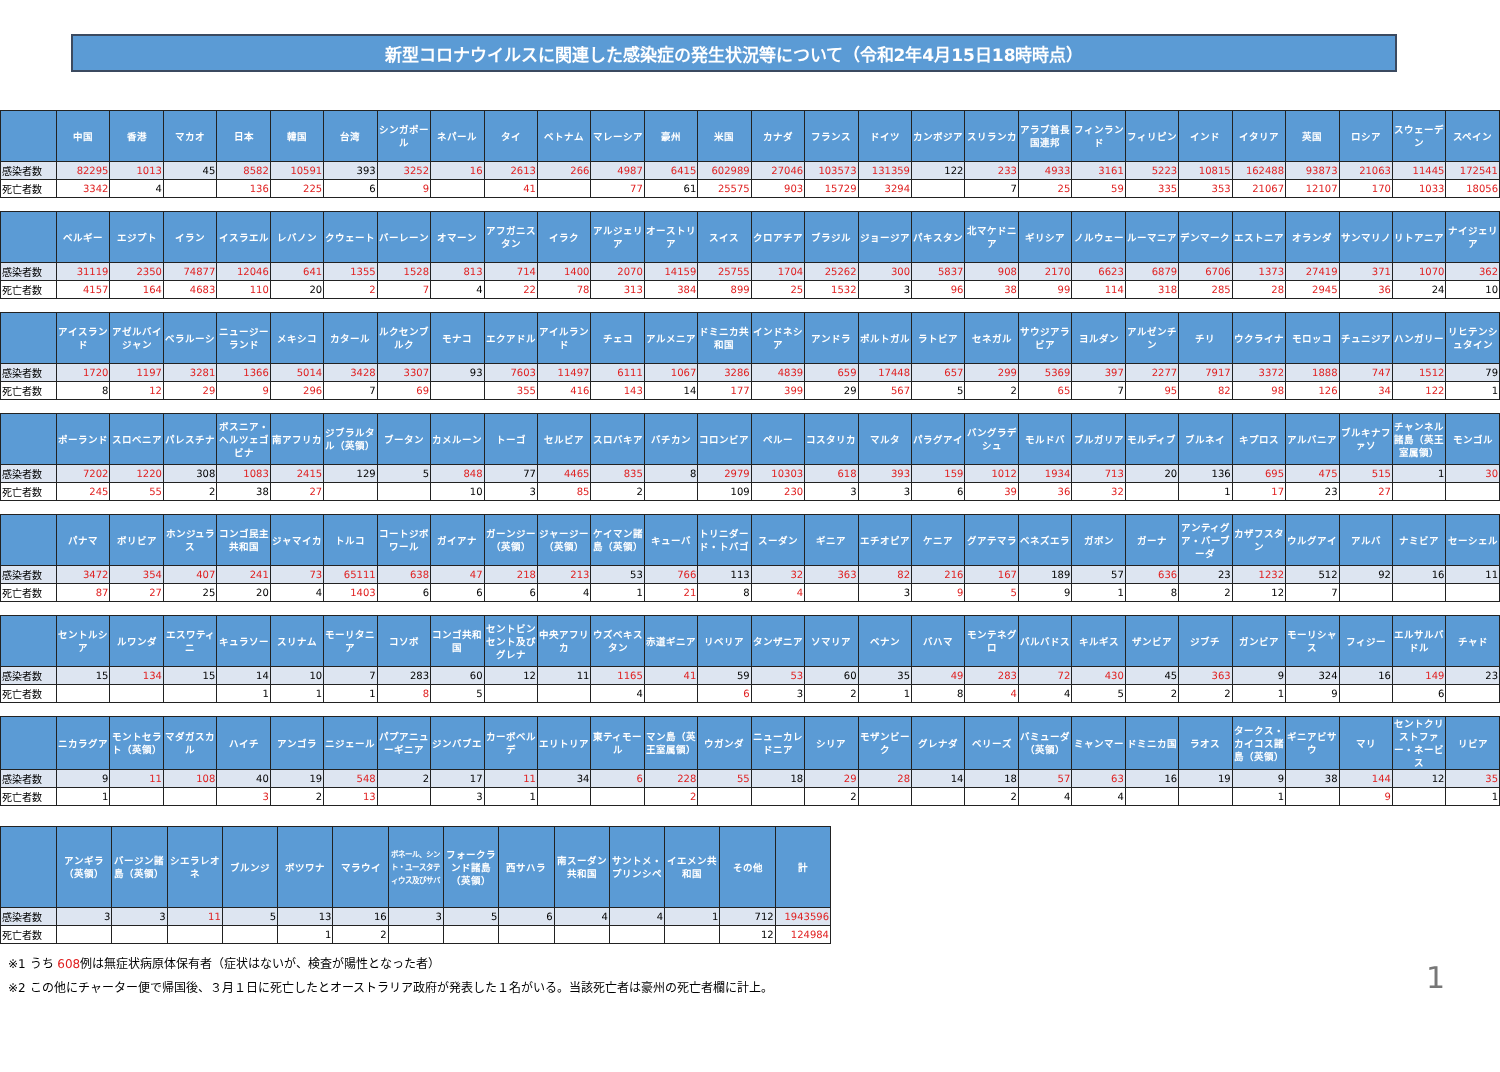新型コロナウイルスに関連した感染症の発生状況等について（令和2年4月15日18時時点）
| | 中国 | 香港 | マカオ | 日本 | 韓国 | 台湾 | シンガポール | ネパール | タイ | ベトナム | マレーシア | 豪州 | 米国 | カナダ | フランス | ドイツ | カンボジア | スリランカ | アラブ首長国連邦 | フィンランド | フィリピン | インド | イタリア | 英国 | ロシア | スウェーデン | スペイン |
| --- | --- | --- | --- | --- | --- | --- | --- | --- | --- | --- | --- | --- | --- | --- | --- | --- | --- | --- | --- | --- | --- | --- | --- | --- | --- | --- | --- |
| 感染者数 | 82295 | 1013 | 45 | 8582 | 10591 | 393 | 3252 | 16 | 2613 | 266 | 4987 | 6415 | 602989 | 27046 | 103573 | 131359 | 122 | 233 | 4933 | 3161 | 5223 | 10815 | 162488 | 93873 | 21063 | 11445 | 172541 |
| 死亡者数 | 3342 | 4 | | 136 | 225 | 6 | 9 | | 41 | | 77 | 61 | 25575 | 903 | 15729 | 3294 | | 7 | 25 | 59 | 335 | 353 | 21067 | 12107 | 170 | 1033 | 18056 |
| | ベルギー | エジプト | イラン | イスラエル | レバノン | クウェート | バーレーン | オマーン | アフガニスタン | イラク | アルジェリア | オーストリア | スイス | クロアチア | ブラジル | ジョージア | パキスタン | 北マケドニア | ギリシア | ノルウェー | ルーマニア | デンマーク | エストニア | オランダ | サンマリノ | リトアニア | ナイジェリア |
| --- | --- | --- | --- | --- | --- | --- | --- | --- | --- | --- | --- | --- | --- | --- | --- | --- | --- | --- | --- | --- | --- | --- | --- | --- | --- | --- | --- |
| 感染者数 | 31119 | 2350 | 74877 | 12046 | 641 | 1355 | 1528 | 813 | 714 | 1400 | 2070 | 14159 | 25755 | 1704 | 25262 | 300 | 5837 | 908 | 2170 | 6623 | 6879 | 6706 | 1373 | 27419 | 371 | 1070 | 362 |
| 死亡者数 | 4157 | 164 | 4683 | 110 | 20 | 2 | 7 | 4 | 22 | 78 | 313 | 384 | 899 | 25 | 1532 | 3 | 96 | 38 | 99 | 114 | 318 | 285 | 28 | 2945 | 36 | 24 | 10 |
| | アイスランド | アゼルバイジャン | ベラルーシ | ニュージーランド | メキシコ | カタール | ルクセンブルク | モナコ | エクアドル | アイルランド | チェコ | アルメニア | ドミニカ共和国 | インドネシア | アンドラ | ポルトガル | ラトビア | セネガル | サウジアラビア | ヨルダン | アルゼンチン | チリ | ウクライナ | モロッコ | チュニジア | ハンガリー | リヒテンシュタイン |
| --- | --- | --- | --- | --- | --- | --- | --- | --- | --- | --- | --- | --- | --- | --- | --- | --- | --- | --- | --- | --- | --- | --- | --- | --- | --- | --- | --- |
| 感染者数 | 1720 | 1197 | 3281 | 1366 | 5014 | 3428 | 3307 | 93 | 7603 | 11497 | 6111 | 1067 | 3286 | 4839 | 659 | 17448 | 657 | 299 | 5369 | 397 | 2277 | 7917 | 3372 | 1888 | 747 | 1512 | 79 |
| 死亡者数 | 8 | 12 | 29 | 9 | 296 | 7 | 69 | | 355 | 416 | 143 | 14 | 177 | 399 | 29 | 567 | 5 | 2 | 65 | 7 | 95 | 82 | 98 | 126 | 34 | 122 | 1 |
| | ポーランド | スロベニア | パレスチナ | ボスニア・ヘルツェゴビナ | 南アフリカ | ジブラルタル（英領） | ブータン | カメルーン | トーゴ | セルビア | スロバキア | バチカン | コロンビア | ペルー | コスタリカ | マルタ | パラグアイ | バングラデシュ | モルドバ | ブルガリア | モルディブ | ブルネイ | キプロス | アルバニア | ブルキナファソ | チャンネル諸島（英王室属領） | モンゴル |
| --- | --- | --- | --- | --- | --- | --- | --- | --- | --- | --- | --- | --- | --- | --- | --- | --- | --- | --- | --- | --- | --- | --- | --- | --- | --- | --- | --- |
| 感染者数 | 7202 | 1220 | 308 | 1083 | 2415 | 129 | 5 | 848 | 77 | 4465 | 835 | 8 | 2979 | 10303 | 618 | 393 | 159 | 1012 | 1934 | 713 | 20 | 136 | 695 | 475 | 515 | 1 | 30 |
| 死亡者数 | 245 | 55 | 2 | 38 | 27 | | | 10 | 3 | 85 | 2 | | 109 | 230 | 3 | 3 | 6 | 39 | 36 | 32 | | 1 | 17 | 23 | 27 | | |
| | パナマ | ボリビア | ホンジュラス | コンゴ民主共和国 | ジャマイカ | トルコ | コートジボワール | ガイアナ | ガーンジー（英領） | ジャージー（英領） | ケイマン諸島（英領） | キューバ | トリニダード・トバゴ | スーダン | ギニア | エチオピア | ケニア | グアテマラ | ベネズエラ | ガボン | ガーナ | アンティグア・バーブーダ | カザフスタン | ウルグアイ | アルバ | ナミビア | セーシェル |
| --- | --- | --- | --- | --- | --- | --- | --- | --- | --- | --- | --- | --- | --- | --- | --- | --- | --- | --- | --- | --- | --- | --- | --- | --- | --- | --- | --- |
| 感染者数 | 3472 | 354 | 407 | 241 | 73 | 65111 | 638 | 47 | 218 | 213 | 53 | 766 | 113 | 32 | 363 | 82 | 216 | 167 | 189 | 57 | 636 | 23 | 1232 | 512 | 92 | 16 | 11 |
| 死亡者数 | 87 | 27 | 25 | 20 | 4 | 1403 | 6 | 6 | 6 | 4 | 1 | 21 | 8 | 4 | | 3 | 9 | 5 | 9 | 1 | 8 | 2 | 12 | 7 | | | |
| | セントルシア | ルワンダ | エスワティニ | キュラソー | スリナム | モーリタニア | コソボ | コンゴ共和国 | セントビンセント及びグレナ | 中央アフリカ | ウズベキスタン | 赤道ギニア | リベリア | タンザニア | ソマリア | ベナン | バハマ | モンテネグロ | バルバドス | キルギス | ザンビア | ジブチ | ガンビア | モーリシャス | フィジー | エルサルバドル | チャド |
| --- | --- | --- | --- | --- | --- | --- | --- | --- | --- | --- | --- | --- | --- | --- | --- | --- | --- | --- | --- | --- | --- | --- | --- | --- | --- | --- | --- |
| 感染者数 | 15 | 134 | 15 | 14 | 10 | 7 | 283 | 60 | 12 | 11 | 1165 | 41 | 59 | 53 | 60 | 35 | 49 | 283 | 72 | 430 | 45 | 363 | 9 | 324 | 16 | 149 | 23 |
| 死亡者数 | | | | 1 | 1 | 1 | 8 | 5 | | | 4 | | 6 | 3 | 2 | 1 | 8 | 4 | 4 | 5 | 2 | 2 | 1 | 9 | | 6 | |
| | ニカラグア | モントセラト（英領） | マダガスカル | ハイチ | アンゴラ | ニジェール | パプアニューギニア | ジンバブエ | カーボベルデ | エリトリア | 東ティモール | マン島（英王室属領） | ウガンダ | ニューカレドニア | シリア | モザンビーク | グレナダ | ベリーズ | バミューダ（英領） | ミャンマー | ドミニカ国 | ラオス | タークス・カイコス諸島（英領） | ギニアビサウ | マリ | セントクリストファー・ネービス | リビア |
| --- | --- | --- | --- | --- | --- | --- | --- | --- | --- | --- | --- | --- | --- | --- | --- | --- | --- | --- | --- | --- | --- | --- | --- | --- | --- | --- | --- |
| 感染者数 | 9 | 11 | 108 | 40 | 19 | 548 | 2 | 17 | 11 | 34 | 6 | 228 | 55 | 18 | 29 | 28 | 14 | 18 | 57 | 63 | 16 | 19 | 9 | 38 | 144 | 12 | 35 |
| 死亡者数 | 1 | | | 3 | 2 | 13 | | 3 | 1 | | | 2 | | | 2 | | | 2 | 4 | 4 | | | 1 | | 9 | | 1 |
| | アンギラ（英領） | バージン諸島（英領） | シエラレオネ | ブルンジ | ボツワナ | マラウイ | ボネール、シント・ユースタティウス及びサバ | フォークランド諸島（英領） | 西サハラ | 南スーダン共和国 | サントメ・プリンシペ | イエメン共和国 | その他 | 計 |
| --- | --- | --- | --- | --- | --- | --- | --- | --- | --- | --- | --- | --- | --- | --- |
| 感染者数 | 3 | 3 | 11 | 5 | 13 | 16 | 3 | 5 | 6 | 4 | 4 | 1 | 712 | 1943596 |
| 死亡者数 | | | | | 1 | 2 | | | | | | | 12 | 124984 |
※1 うち 608例は無症状病原体保有者（症状はないが、検査が陽性となった者）
※2 この他にチャーター便で帰国後、３月１日に死亡したとオーストラリア政府が発表した１名がいる。当該死亡者は豪州の死亡者欄に計上。
1